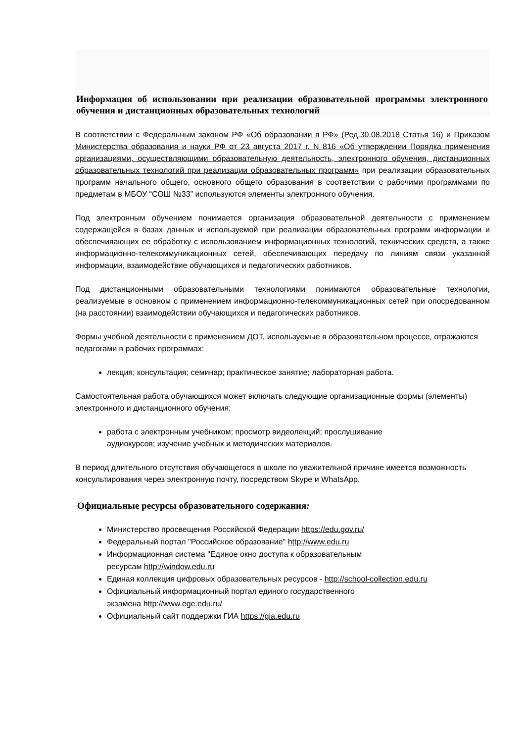Информация об использовании при реализации образовательной программы электронного обучения и дистанционных образовательных технологий
В соответствии с Федеральным законом РФ «Об образовании в РФ» (Ред.30.08.2018 Статья 16) и Приказом Министерства образования и науки РФ от 23 августа 2017 г. N 816 «Об утверждении Порядка применения организациями, осуществляющими образовательную деятельность, электронного обучения, дистанционных образовательных технологий при реализации образовательных программ» при реализации образовательных программ начального общего, основного общего образования в соответствии с рабочими программами по предметам в МБОУ “СОШ №33” используются элементы электронного обучения.
Под электронным обучением понимается организация образовательной деятельности с применением содержащейся в базах данных и используемой при реализации образовательных программ информации и обеспечивающих ее обработку с использованием информационных технологий, технических средств, а также информационно-телекоммуникационных сетей, обеспечивающих передачу по линиям связи указанной информации, взаимодействие обучающихся и педагогических работников.
Под дистанционными образовательными технологиями понимаются образовательные технологии, реализуемые в основном с применением информационно-телекоммуникационных сетей при опосредованном (на расстоянии) взаимодействии обучающихся и педагогических работников.
Формы учебной деятельности с применением ДОТ, используемые в образовательном процессе, отражаются педагогами в рабочих программах:
лекция; консультация; семинар; практическое занятие; лабораторная работа.
Самостоятельная работа обучающихся может включать следующие организационные формы (элементы) электронного и дистанционного обучения:
работа с электронным учебником; просмотр видеолекций; прослушивание
аудиокурсов; изучение учебных и методических материалов.
В период длительного отсутствия обучающегося в школе по уважительной причине имеется возможность консультирования через электронную почту, посредством Skype и WhatsApp.
Официальные ресурсы образовательного содержания:
Министерство просвещения Российской Федерации https://edu.gov.ru/
Федеральный портал "Российское образование" http://www.edu.ru
Информационная система "Единое окно доступа к образовательным
ресурсам http://window.edu.ru
Единая коллекция цифровых образовательных ресурсов - http://school-collection.edu.ru
Официальный информационный портал единого государственного
экзамена http://www.ege.edu.ru/
Официальный сайт поддержки ГИА https://gia.edu.ru